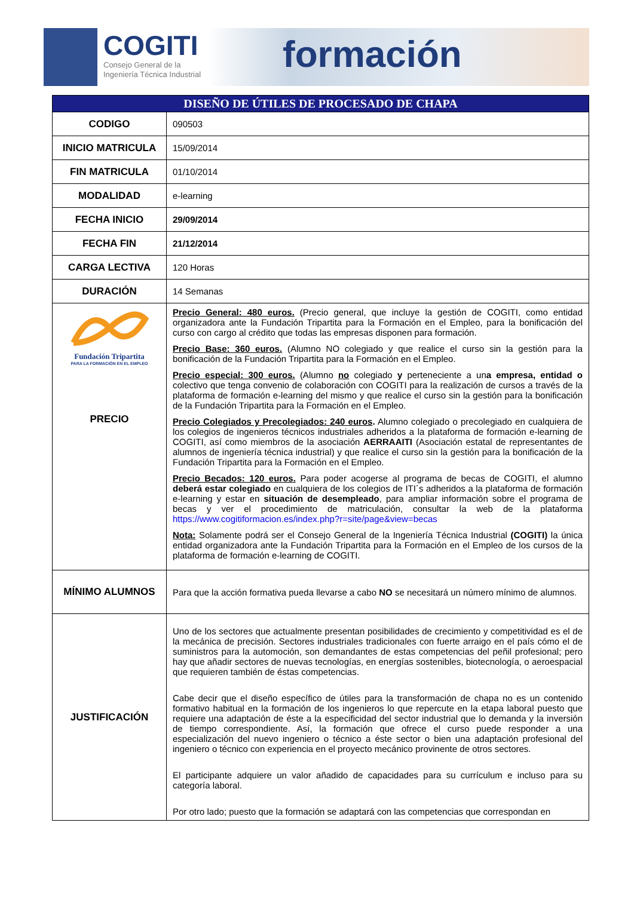COGITI
Consejo General de la
Ingeniería Técnica Industrial
formación
| DISEÑO DE ÚTILES DE PROCESADO DE CHAPA | |
| --- | --- |
| CODIGO | 090503 |
| INICIO MATRICULA | 15/09/2014 |
| FIN MATRICULA | 01/10/2014 |
| MODALIDAD | e-learning |
| FECHA INICIO | 29/09/2014 |
| FECHA FIN | 21/12/2014 |
| CARGA LECTIVA | 120 Horas |
| DURACIÓN | 14 Semanas |
| Fundación Tripartita PARA LA FORMACIÓN EN EL EMPLEO PRECIO | Precio General: 480 euros. (Precio general, que incluye la gestión de COGITI, como entidad organizadora ante la Fundación Tripartita para la Formación en el Empleo, para la bonificación del curso con cargo al crédito que todas las empresas disponen para formación. Precio Base: 360 euros. (Alumno NO colegiado y que realice el curso sin la gestión para la bonificación de la Fundación Tripartita para la Formación en el Empleo. Precio especial: 300 euros. (Alumno no colegiado y perteneciente a un a empresa, entidad o colectivo que tenga convenio de colaboración con COGITI para la realización de cursos a través de la plataforma de formación e-learning del mismo y que realice el curso sin la gestión para la bonificación de la Fundación Tripartita para la Formación en el Empleo. Precio Colegiados y Precolegiados: 240 euros . Alumno colegiado o precolegiado en cualquiera de los colegios de ingenieros técnicos industriales adheridos a la plataforma de formación e-learning de COGITI, así como miembros de la asociación AERRAAITI (Asociación estatal de representantes de alumnos de ingeniería técnica industrial) y que realice el curso sin la gestión para la bonificación de la Fundación Tripartita para la Formación en el Empleo. Precio Becados: 120 euros. Para poder acogerse al programa de becas de COGITI, el alumno deberá estar colegiado en cualquiera de los colegios de ITI´s adheridos a la plataforma de formación e-learning y estar en situación de desempleado , para ampliar información sobre el programa de becas y ver el procedimiento de matriculación, consultar la web de la plataforma https://www.cogitiformacion.es/index.php?r=site/page&view=becas Nota: Solamente podrá ser el Consejo General de la Ingeniería Técnica Industrial (COGITI) la única entidad organizadora ante la Fundación Tripartita para la Formación en el Empleo de los cursos de la plataforma de formación e-learning de COGITI. |
| MÍNIMO ALUMNOS | Para que la acción formativa pueda llevarse a cabo NO se necesitará un número mínimo de alumnos. |
| JUSTIFICACIÓN | Uno de los sectores que actualmente presentan posibilidades de crecimiento y competitividad es el de la mecánica de precisión. Sectores industriales tradicionales con fuerte arraigo en el país cómo el de suministros para la automoción, son demandantes de estas competencias del peñil profesional; pero hay que añadir sectores de nuevas tecnologías, en energías sostenibles, biotecnología, o aeroespacial que requieren también de éstas competencias. Cabe decir que el diseño específico de útiles para la transformación de chapa no es un contenido formativo habitual en la formación de los ingenieros lo que repercute en la etapa laboral puesto que requiere una adaptación de éste a la especificidad del sector industrial que lo demanda y la inversión de tiempo correspondiente. Así, la formación que ofrece el curso puede responder a una especialización del nuevo ingeniero o técnico a éste sector o bien una adaptación profesional del ingeniero o técnico con experiencia en el proyecto mecánico provinente de otros sectores. El participante adquiere un valor añadido de capacidades para su currículum e incluso para su categoría laboral. Por otro lado; puesto que la formación se adaptará con las competencias que correspondan en |